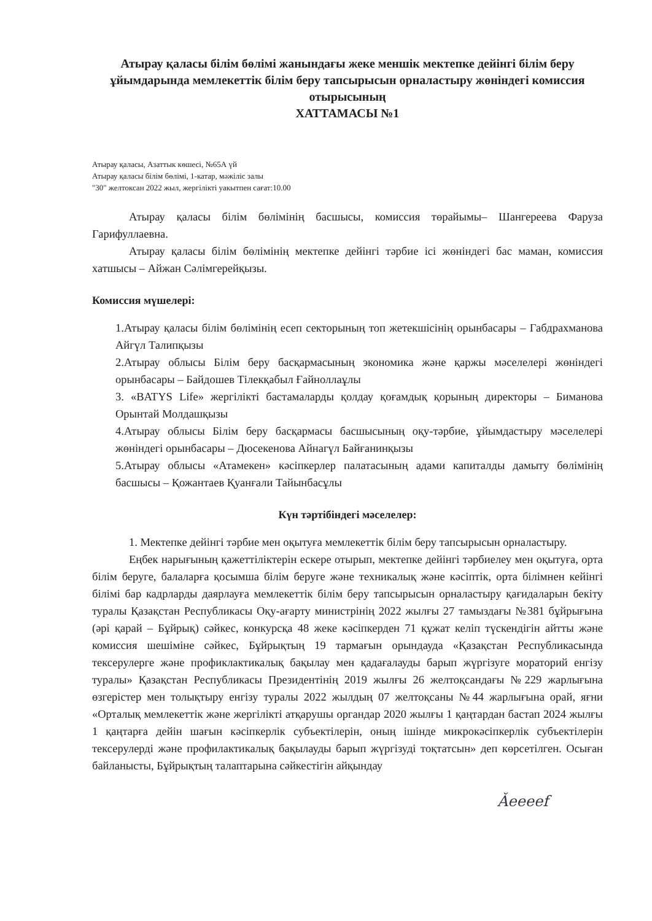Атырау қаласы білім бөлімі жанындағы жеке меншік мектепке дейінгі білім беру ұйымдарында мемлекеттік білім беру тапсырысын орналастыру жөніндегі комиссия отырысының
ХАТТАМАСЫ №1
Атырау қаласы, Азаттык көшесі, №65А үй
Атырау қаласы білім бөлімі, 1-катар, мәжіліс залы
"30" желтоксан 2022 жыл, жергілікті уакытпен сағат:10.00
Атырау қаласы білім бөлімінің басшысы, комиссия төрайымы– Шангереева Фаруза Гарифуллаевна.
Атырау қаласы білім бөлімінің мектепке дейінгі тәрбие ісі жөніндегі бас маман, комиссия хатшысы – Айжан Сәлімгерейқызы.
Комиссия мүшелері:
1.Атырау қаласы білім бөлімінің есеп секторының топ жетекшісінің орынбасары – Габдрахманова Айгүл Талипқызы
2.Атырау облысы Білім беру басқармасының экономика және қаржы мәселелері жөніндегі орынбасары – Байдошев Тілекқабыл Ғайноллаұлы
3. «BATYS Life» жергілікті бастамаларды қолдау қоғамдық қорының директоры – Биманова Орынтай Молдашқызы
4.Атырау облысы Білім беру басқармасы басшысының оқу-тәрбие, ұйымдастыру мәселелері жөніндегі орынбасары – Дюсекенова Айнагүл Байғанинқызы
5.Атырау облысы «Атамекен» кәсіпкерлер палатасының адами капиталды дамыту бөлімінің басшысы – Қожантаев Қуанғали Тайынбасұлы
Күн тәртібіндегі мәселелер:
1. Мектепке дейінгі тәрбие мен оқытуға мемлекеттік білім беру тапсырысын орналастыру.
Еңбек нарығының қажеттіліктерін ескере отырып, мектепке дейінгі тәрбиелеу мен оқытуға, орта білім беруге, балаларға қосымша білім беруге және техникалық және кәсіптік, орта білімнен кейінгі білімі бар кадрларды даярлауға мемлекеттік білім беру тапсырысын орналастыру қағидаларын бекіту туралы Қазақстан Республикасы Оқу-ағарту министрінің 2022 жылғы 27 тамыздағы №381 бұйрығына (әрі қарай – Бұйрық) сәйкес, конкурсқа 48 жеке кәсіпкерден 71 құжат келіп түскендігін айтты және комиссия шешіміне сәйкес, Бұйрықтың 19 тармағын орындауда «Қазақстан Республикасында тексерулерге және профиклактикалық бақылау мен қадағалауды барып жүргізуге мораторий енгізу туралы» Қазақстан Республикасы Президентінің 2019 жылғы 26 желтоқсандағы №229 жарлығына өзгерістер мен толықтыру енгізу туралы 2022 жылдың 07 желтоқсаны №44 жарлығына орай, яғни «Орталық мемлекеттік және жергілікті атқарушы органдар 2020 жылғы 1 қаңтардан бастап 2024 жылғы 1 қаңтарға дейін шағын кәсіпкерлік субъектілерін, оның ішінде микрокәсіпкерлік субъектілерін тексерулерді және профилактикалық бақылауды барып жүргізуді тоқтатсын» деп көрсетілген. Осыған байланысты, Бұйрықтың талаптарына сәйкестігін айқындау
Ǎeeeef